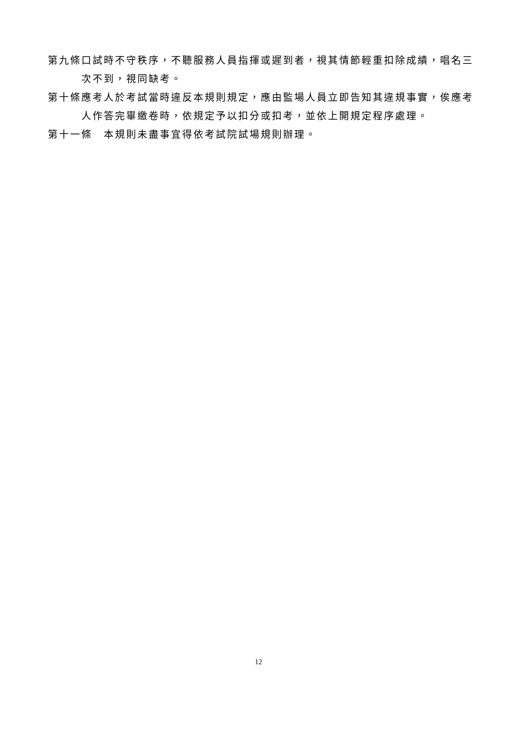第九條 口試時不守秩序，不聽服務人員指揮或遲到者，視其情節輕重扣除成績，唱名三次不到，視同缺考。
第十條 應考人於考試當時違反本規則規定，應由監場人員立即告知其違規事實，俟應考人作答完畢繳卷時，依規定予以扣分或扣考，並依上開規定程序處理。
第十一條　本規則未盡事宜得依考試院試場規則辦理。
12